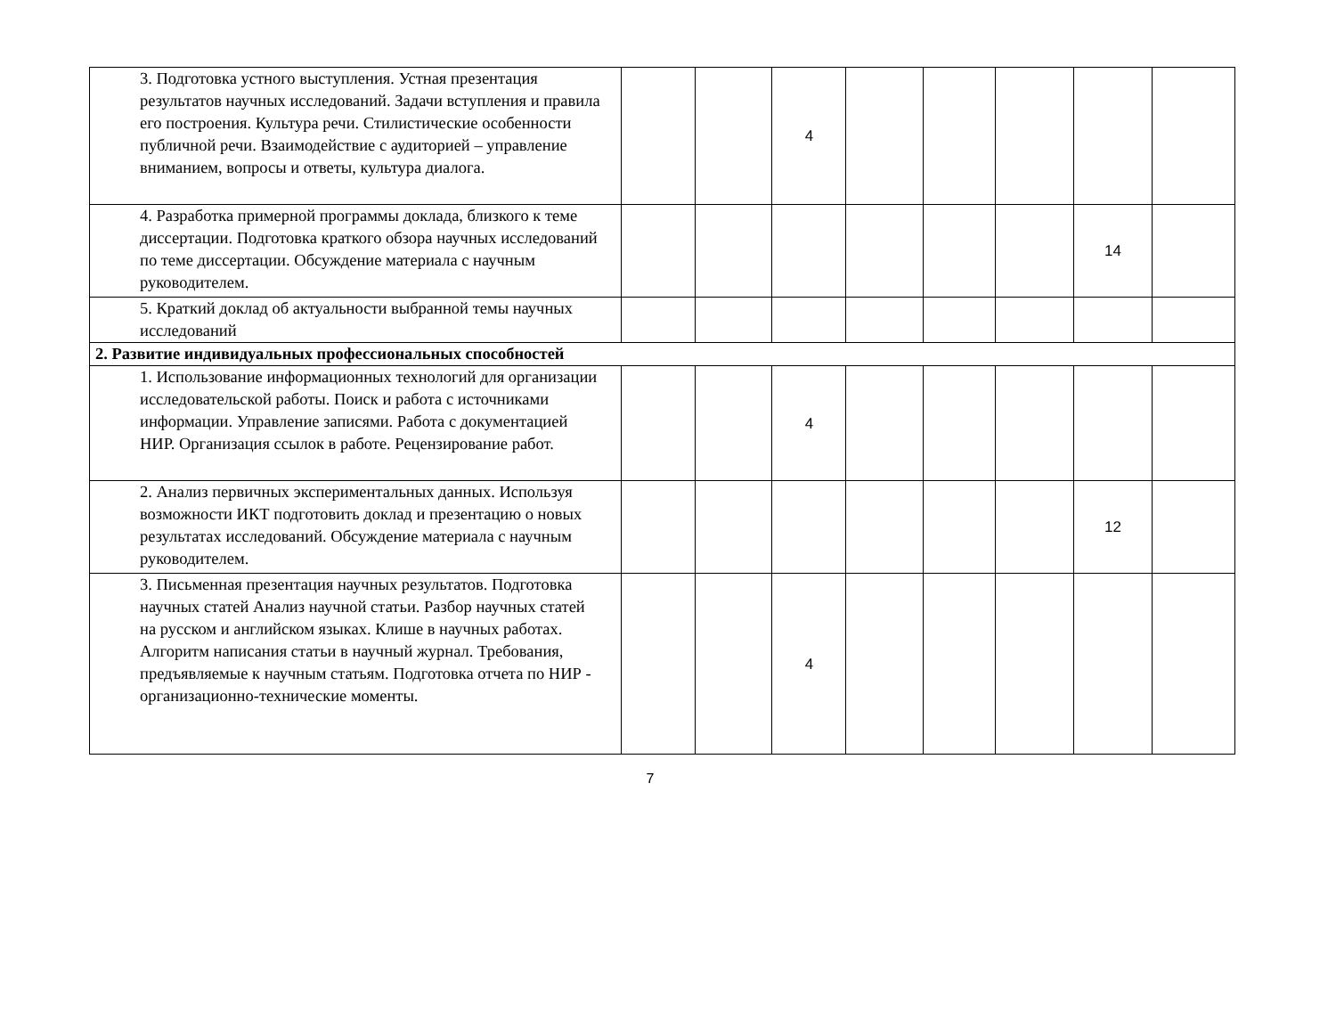| 3. Подготовка устного выступления. Устная презентация результатов научных исследований. Задачи вступления и правила его построения. Культура речи. Стилистические особенности публичной речи. Взаимодействие с аудиторией – управление вниманием, вопросы и ответы, культура диалога. | | | 4 | | | | | |
| 4. Разработка примерной программы доклада, близкого к теме диссертации. Подготовка краткого обзора научных исследований по теме диссертации. Обсуждение материала с научным руководителем. | | | | | | | 14 | |
| 5. Краткий доклад об актуальности выбранной темы научных исследований | | | | | | | | |
| 2. Развитие индивидуальных профессиональных способностей | | | | | | | | |
| 1. Использование информационных технологий для организации исследовательской работы. Поиск и работа с источниками информации. Управление записями. Работа с документацией НИР. Организация ссылок в работе. Рецензирование работ. | | | 4 | | | | | |
| 2. Анализ первичных экспериментальных данных. Используя возможности ИКТ подготовить доклад и презентацию о новых результатах исследований. Обсуждение материала с научным руководителем. | | | | | | | 12 | |
| 3. Письменная презентация научных результатов. Подготовка научных статей Анализ научной статьи. Разбор научных статей на русском и английском языках. Клише в научных работах. Алгоритм написания статьи в научный журнал. Требования, предъявляемые к научным статьям. Подготовка отчета по НИР - организационно-технические моменты. | | | 4 | | | | | |
7